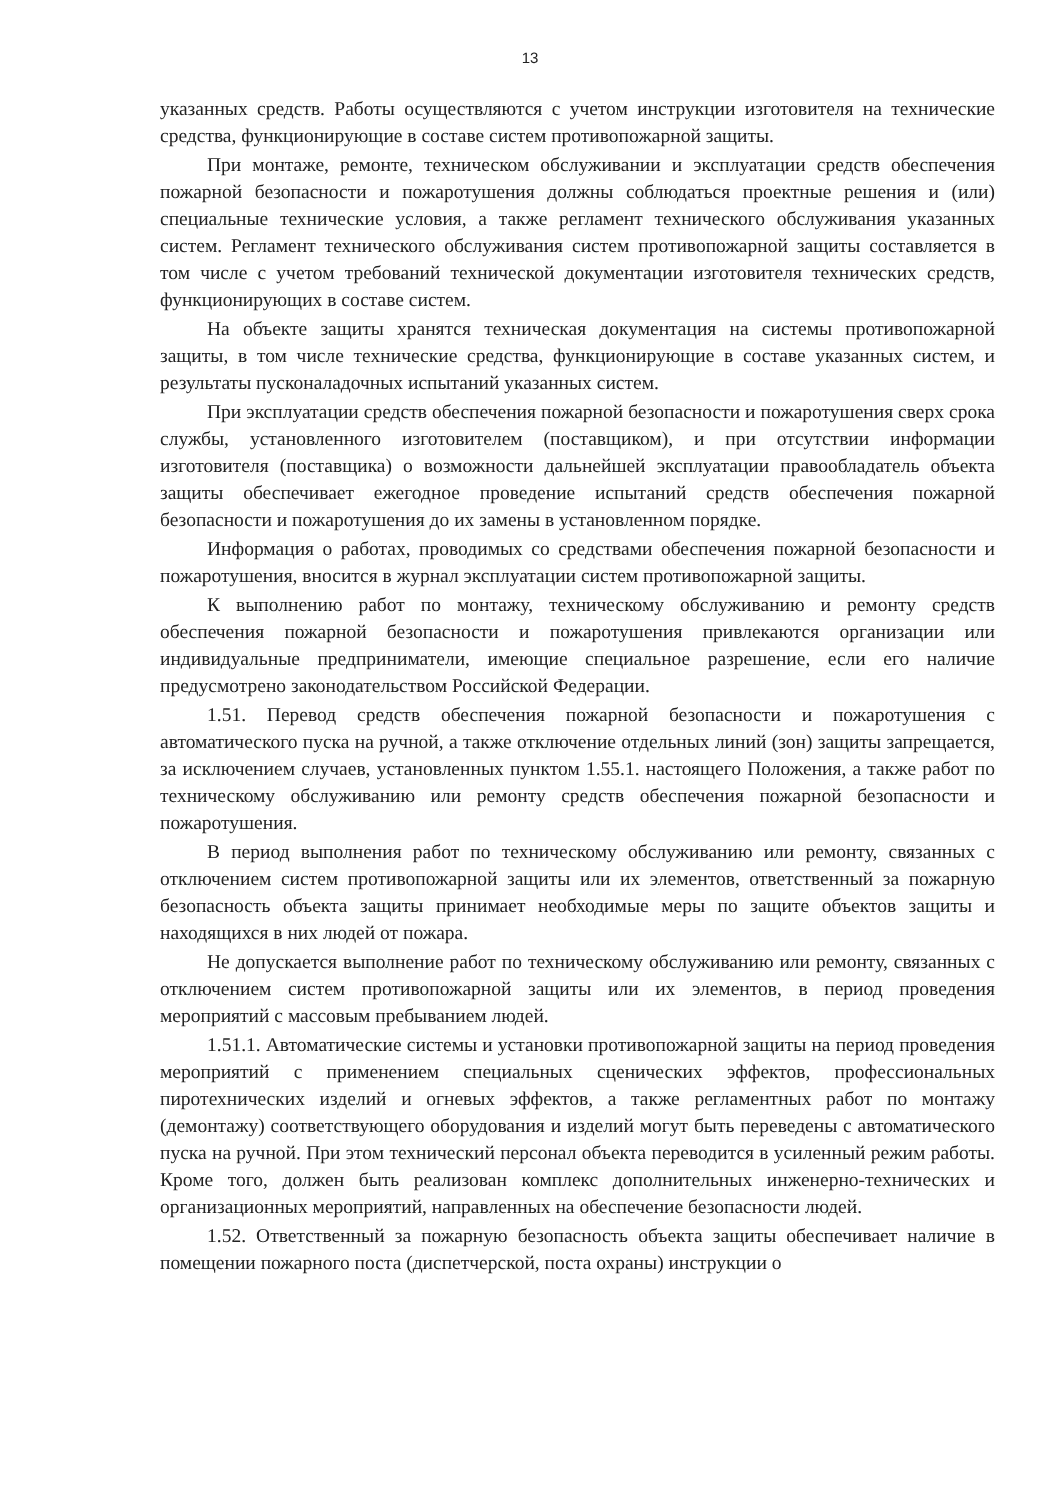13
указанных средств. Работы осуществляются с учетом инструкции изготовителя на технические средства, функционирующие в составе систем противопожарной защиты.
При монтаже, ремонте, техническом обслуживании и эксплуатации средств обеспечения пожарной безопасности и пожаротушения должны соблюдаться проектные решения и (или) специальные технические условия, а также регламент технического обслуживания указанных систем. Регламент технического обслуживания систем противопожарной защиты составляется в том числе с учетом требований технической документации изготовителя технических средств, функционирующих в составе систем.
На объекте защиты хранятся техническая документация на системы противопожарной защиты, в том числе технические средства, функционирующие в составе указанных систем, и результаты пусконаладочных испытаний указанных систем.
При эксплуатации средств обеспечения пожарной безопасности и пожаротушения сверх срока службы, установленного изготовителем (поставщиком), и при отсутствии информации изготовителя (поставщика) о возможности дальнейшей эксплуатации правообладатель объекта защиты обеспечивает ежегодное проведение испытаний средств обеспечения пожарной безопасности и пожаротушения до их замены в установленном порядке.
Информация о работах, проводимых со средствами обеспечения пожарной безопасности и пожаротушения, вносится в журнал эксплуатации систем противопожарной защиты.
К выполнению работ по монтажу, техническому обслуживанию и ремонту средств обеспечения пожарной безопасности и пожаротушения привлекаются организации или индивидуальные предприниматели, имеющие специальное разрешение, если его наличие предусмотрено законодательством Российской Федерации.
1.51. Перевод средств обеспечения пожарной безопасности и пожаротушения с автоматического пуска на ручной, а также отключение отдельных линий (зон) защиты запрещается, за исключением случаев, установленных пунктом 1.55.1. настоящего Положения, а также работ по техническому обслуживанию или ремонту средств обеспечения пожарной безопасности и пожаротушения.
В период выполнения работ по техническому обслуживанию или ремонту, связанных с отключением систем противопожарной защиты или их элементов, ответственный за пожарную безопасность объекта защиты принимает необходимые меры по защите объектов защиты и находящихся в них людей от пожара.
Не допускается выполнение работ по техническому обслуживанию или ремонту, связанных с отключением систем противопожарной защиты или их элементов, в период проведения мероприятий с массовым пребыванием людей.
1.51.1. Автоматические системы и установки противопожарной защиты на период проведения мероприятий с применением специальных сценических эффектов, профессиональных пиротехнических изделий и огневых эффектов, а также регламентных работ по монтажу (демонтажу) соответствующего оборудования и изделий могут быть переведены с автоматического пуска на ручной. При этом технический персонал объекта переводится в усиленный режим работы. Кроме того, должен быть реализован комплекс дополнительных инженерно-технических и организационных мероприятий, направленных на обеспечение безопасности людей.
1.52. Ответственный за пожарную безопасность объекта защиты обеспечивает наличие в помещении пожарного поста (диспетчерской, поста охраны) инструкции о